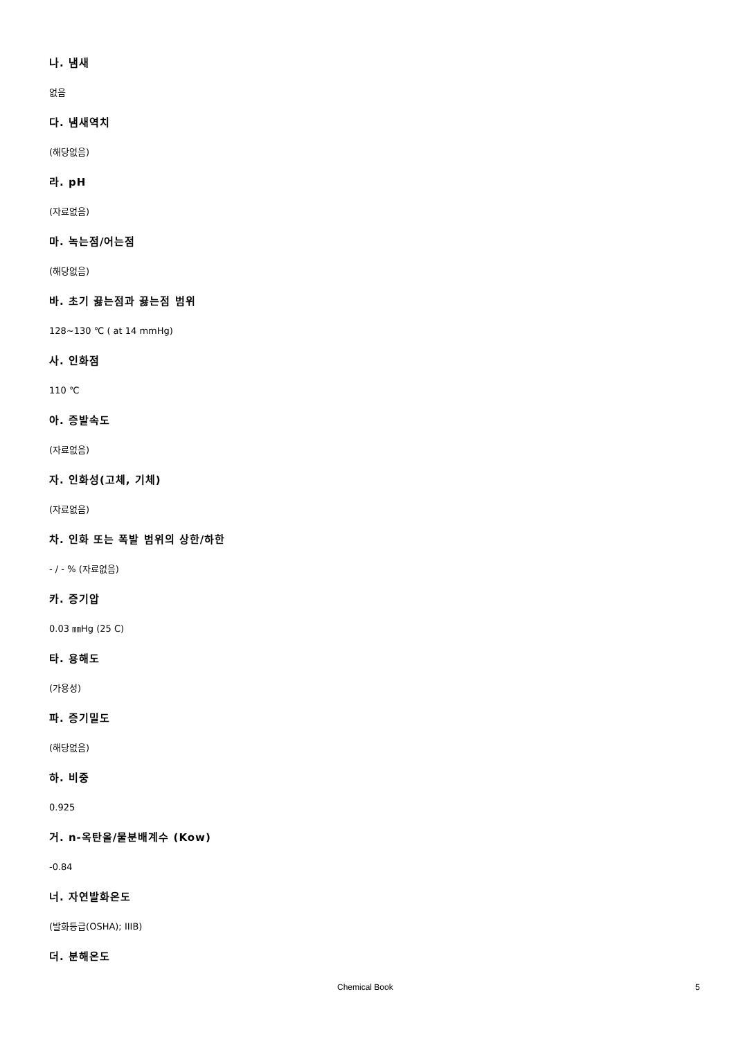나. 냄새
없음
다. 냄새역치
(해당없음)
라. pH
(자료없음)
마. 녹는점/어는점
(해당없음)
바. 초기 끓는점과 끓는점 범위
128~130 ℃ ( at 14 mmHg)
사. 인화점
110 ℃
아. 증발속도
(자료없음)
자. 인화성(고체, 기체)
(자료없음)
차. 인화 또는 폭발 범위의 상한/하한
- / - % (자료없음)
카. 증기압
0.03 ㎜Hg (25 C)
타. 용해도
(가용성)
파. 증기밀도
(해당없음)
하. 비중
0.925
거. n-옥탄올/물분배계수 (Kow)
-0.84
너. 자연발화온도
(발화등급(OSHA); IIIB)
더. 분해온도
Chemical Book 5